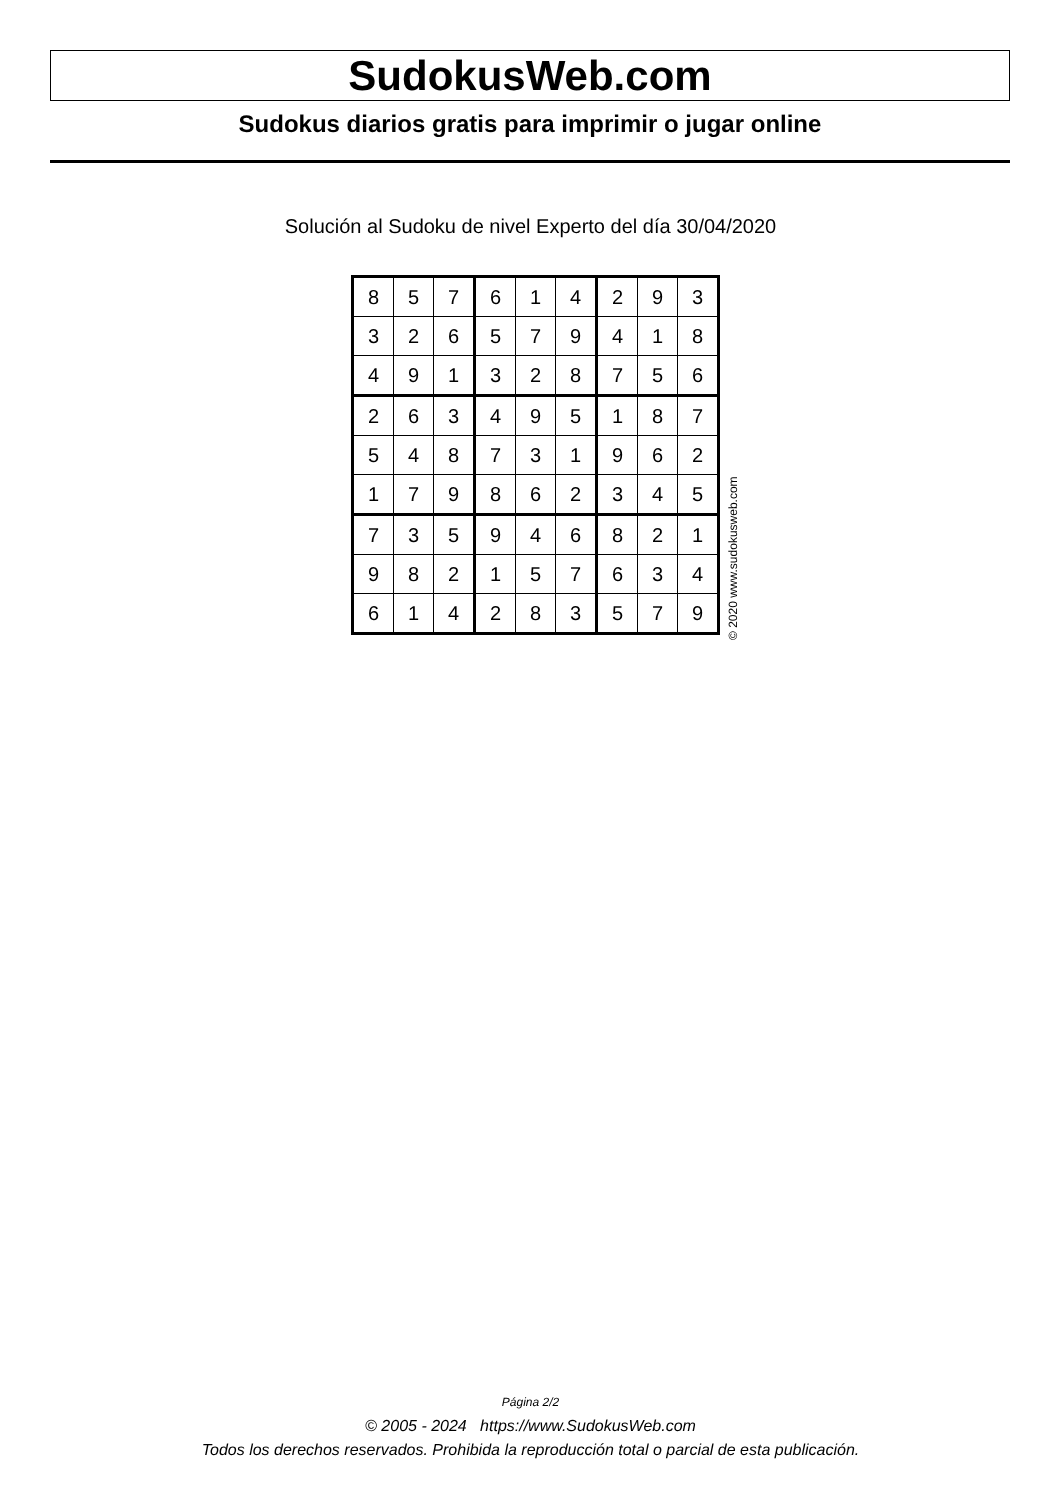SudokusWeb.com
Sudokus diarios gratis para imprimir o jugar online
Solución al Sudoku de nivel Experto del día 30/04/2020
| 8 | 5 | 7 | 6 | 1 | 4 | 2 | 9 | 3 |
| 3 | 2 | 6 | 5 | 7 | 9 | 4 | 1 | 8 |
| 4 | 9 | 1 | 3 | 2 | 8 | 7 | 5 | 6 |
| 2 | 6 | 3 | 4 | 9 | 5 | 1 | 8 | 7 |
| 5 | 4 | 8 | 7 | 3 | 1 | 9 | 6 | 2 |
| 1 | 7 | 9 | 8 | 6 | 2 | 3 | 4 | 5 |
| 7 | 3 | 5 | 9 | 4 | 6 | 8 | 2 | 1 |
| 9 | 8 | 2 | 1 | 5 | 7 | 6 | 3 | 4 |
| 6 | 1 | 4 | 2 | 8 | 3 | 5 | 7 | 9 |
© 2020 www.sudokusweb.com
Página 2/2
© 2005 - 2024 https://www.SudokusWeb.com
Todos los derechos reservados. Prohibida la reproducción total o parcial de esta publicación.